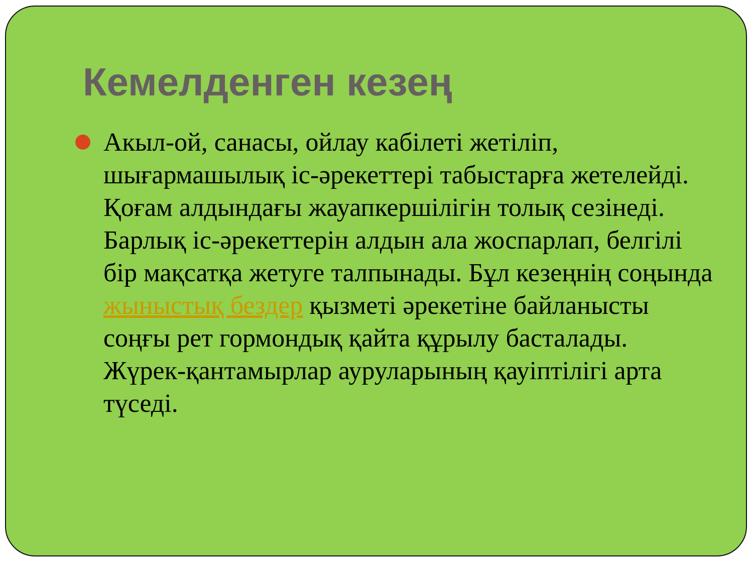Кемелденген кезең
Акыл-ой, санасы, ойлау кабілеті жетіліп, шығармашылық іс-әрекеттері табыстарға жетелейді. Қоғам алдындағы жауапкершілігін толық сезінеді. Барлық іс-әрекеттерін алдын ала жоспарлап, белгілі бір мақсатқа жетуге талпынады. Бұл кезеңнің соңында жыныстық бездер қызметі әрекетіне байланысты соңғы рет гормондық қайта құрылу басталады. Жүрек-қантамырлар ауруларының қауіптілігі арта түседі.